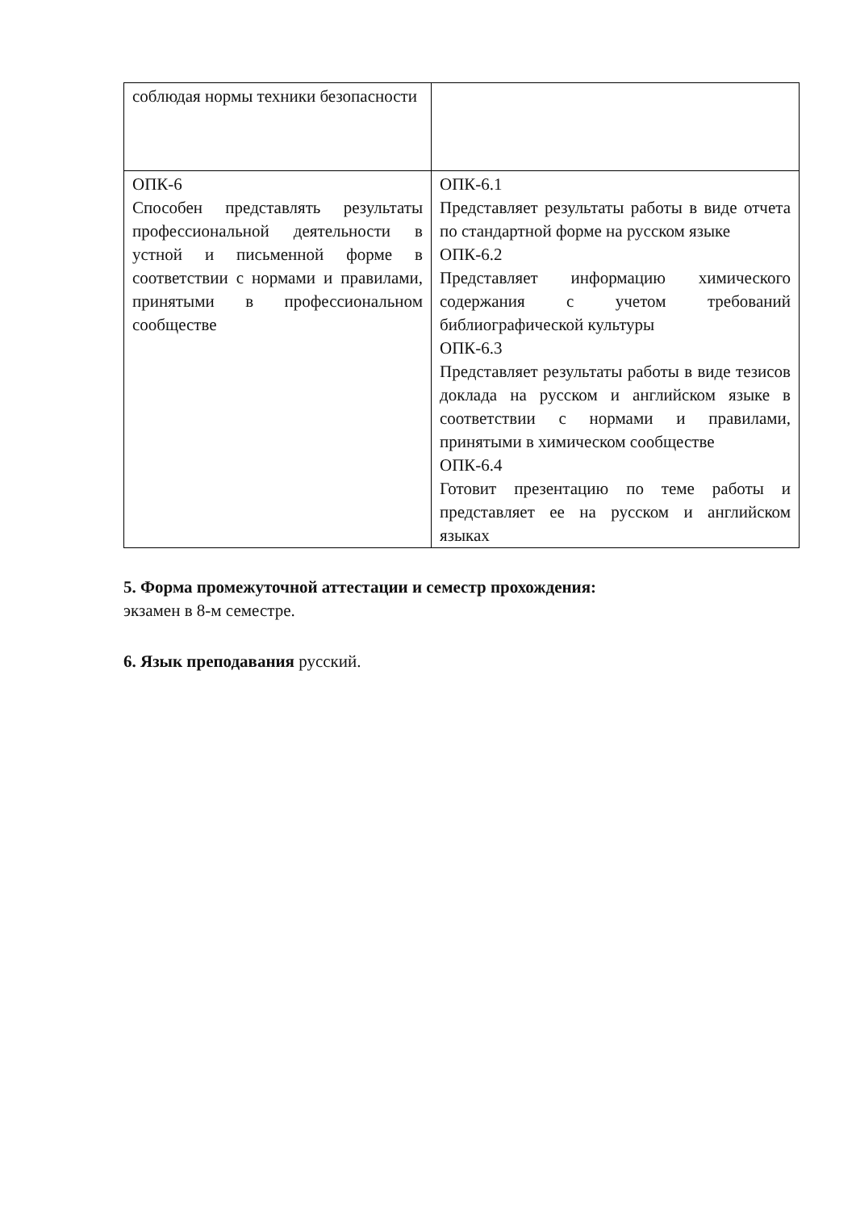| соблюдая нормы техники безопасности | |
| ОПК-6 Способен представлять результаты профессиональной деятельности в устной и письменной форме в соответствии с нормами и правилами, принятыми в профессиональном сообществе | ОПК-6.1 Представляет результаты работы в виде отчета по стандартной форме на русском языке ОПК-6.2 Представляет информацию химического содержания с учетом требований библиографической культуры ОПК-6.3 Представляет результаты работы в виде тезисов доклада на русском и английском языке в соответствии с нормами и правилами, принятыми в химическом сообществе ОПК-6.4 Готовит презентацию по теме работы и представляет ее на русском и английском языках |
5. Форма промежуточной аттестации и семестр прохождения:
экзамен в 8-м семестре.
6. Язык преподавания русский.